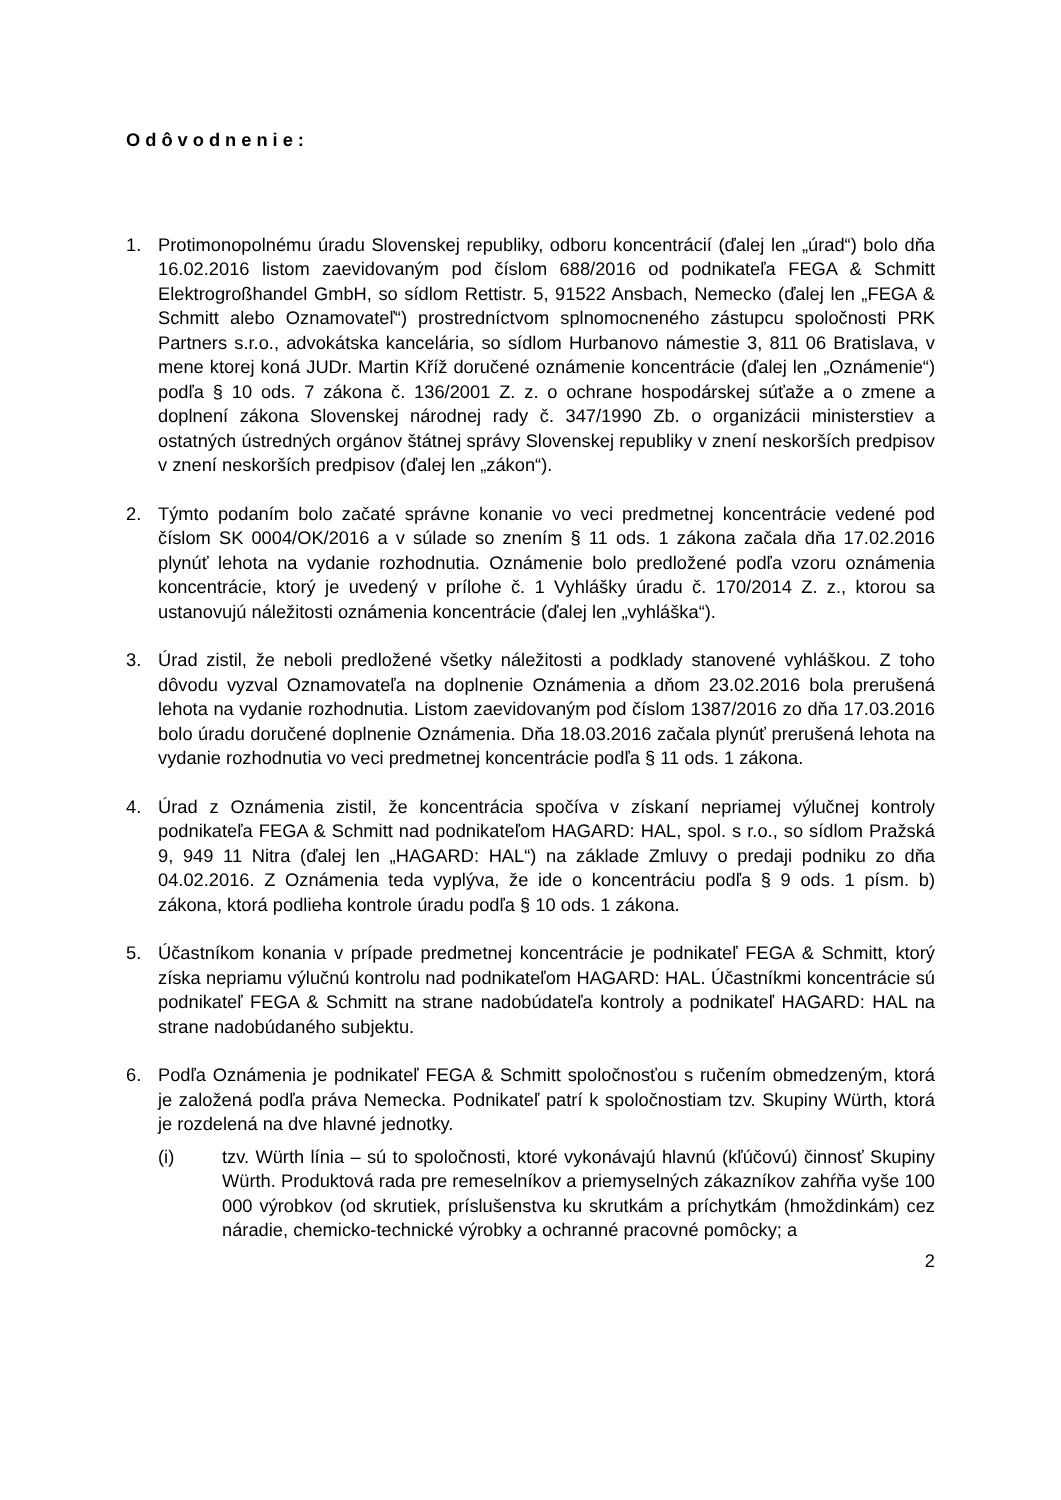Odôvodnenie:
1. Protimonopolnému úradu Slovenskej republiky, odboru koncentrácií (ďalej len „úrad“) bolo dňa 16.02.2016 listom zaevidovaným pod číslom 688/2016 od podnikateľa FEGA & Schmitt Elektrogroßhandel GmbH, so sídlom Rettistr. 5, 91522 Ansbach, Nemecko (ďalej len „FEGA & Schmitt alebo Oznamovateľ“) prostredníctvom splnomocneného zástupcu spoločnosti PRK Partners s.r.o., advokátska kancelária, so sídlom Hurbanovo námestie 3, 811 06 Bratislava, v mene ktorej koná JUDr. Martin Kříž doručené oznámenie koncentrácie (ďalej len „Oznámenie“) podľa § 10 ods. 7 zákona č. 136/2001 Z. z. o ochrane hospodárskej súťaže a o zmene a doplnení zákona Slovenskej národnej rady č. 347/1990 Zb. o organizácii ministerstiev a ostatných ústredných orgánov štátnej správy Slovenskej republiky v znení neskorších predpisov v znení neskorších predpisov (ďalej len „zákon“).
2. Týmto podaním bolo začaté správne konanie vo veci predmetnej koncentrácie vedené pod číslom SK 0004/OK/2016 a v súlade so znením § 11 ods. 1 zákona začala dňa 17.02.2016 plynúť lehota na vydanie rozhodnutia. Oznámenie bolo predložené podľa vzoru oznámenia koncentrácie, ktorý je uvedený v prílohe č. 1 Vyhlášky úradu č. 170/2014 Z. z., ktorou sa ustanovujú náležitosti oznámenia koncentrácie (ďalej len „vyhláška“).
3. Úrad zistil, že neboli predložené všetky náležitosti a podklady stanovené vyhláškou. Z toho dôvodu vyzval Oznamovateľa na doplnenie Oznámenia a dňom 23.02.2016 bola prerušená lehota na vydanie rozhodnutia. Listom zaevidovaným pod číslom 1387/2016 zo dňa 17.03.2016 bolo úradu doručené doplnenie Oznámenia. Dňa 18.03.2016 začala plynúť prerušená lehota na vydanie rozhodnutia vo veci predmetnej koncentrácie podľa § 11 ods. 1 zákona.
4. Úrad z Oznámenia zistil, že koncentrácia spočíva v získaní nepriamej výlučnej kontroly podnikateľa FEGA & Schmitt nad podnikateľom HAGARD: HAL, spol. s r.o., so sídlom Pražská 9, 949 11 Nitra (ďalej len „HAGARD: HAL“) na základe Zmluvy o predaji podniku zo dňa 04.02.2016. Z Oznámenia teda vyplýva, že ide o koncentráciu podľa § 9 ods. 1 písm. b) zákona, ktorá podlieha kontrole úradu podľa § 10 ods. 1 zákona.
5. Účastníkom konania v prípade predmetnej koncentrácie je podnikateľ FEGA & Schmitt, ktorý získa nepriamu výlučnú kontrolu nad podnikateľom HAGARD: HAL. Účastníkmi koncentrácie sú podnikateľ FEGA & Schmitt na strane nadobúdateľa kontroly a podnikateľ HAGARD: HAL na strane nadobúdaného subjektu.
6. Podľa Oznámenia je podnikateľ FEGA & Schmitt spoločnosťou s ručením obmedzeným, ktorá je založená podľa práva Nemecka. Podnikateľ patrí k spoločnostiam tzv. Skupiny Würth, ktorá je rozdelená na dve hlavné jednotky.
(i) tzv. Würth línia – sú to spoločnosti, ktoré vykonávajú hlavnú (kľúčovú) činnosť Skupiny Würth. Produktová rada pre remeselníkov a priemyselných zákazníkov zahŕňa vyše 100 000 výrobkov (od skrutiek, príslušenstva ku skrutkám a príchytkám (hmoždinkám) cez náradie, chemicko-technické výrobky a ochranné pracovné pomôcky; a
2